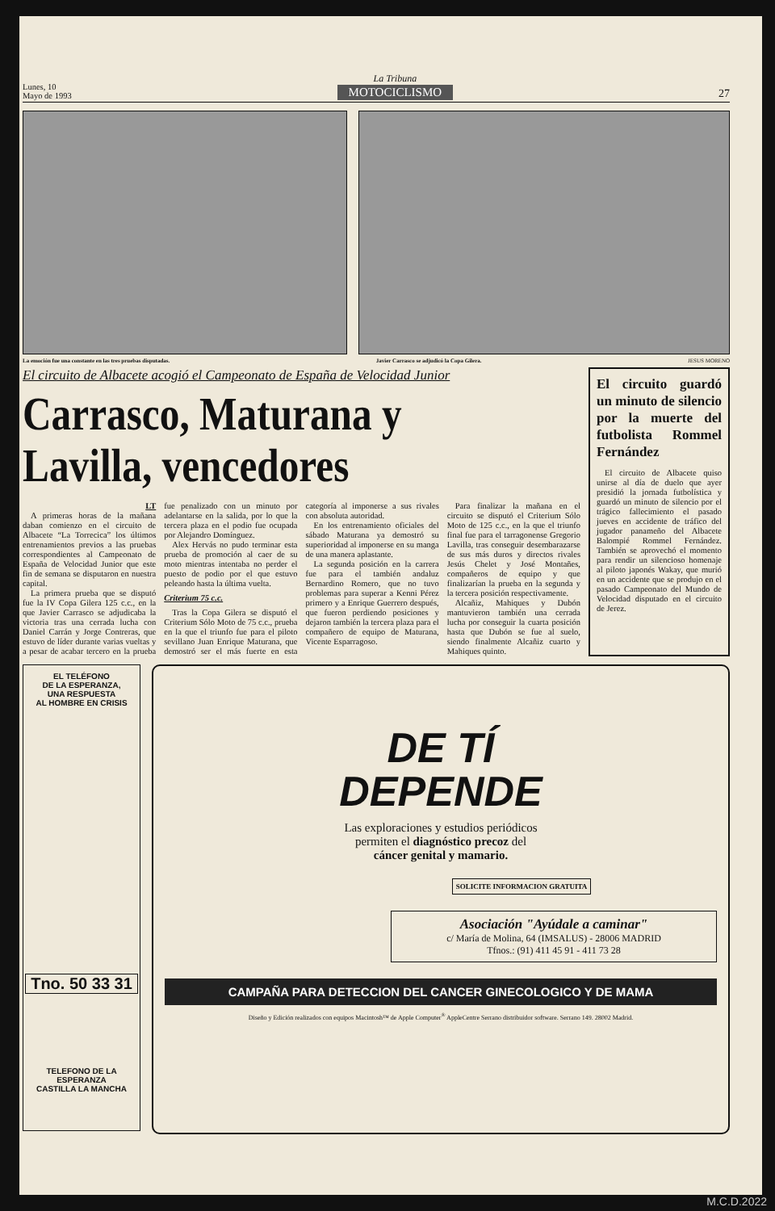Lunes, 10
Mayo de 1993
La Tribuna
MOTOCICLISMO
27
La emoción fue una constante en las tres pruebas disputadas. Javier Carrasco se adjudicó la Copa Gilera. JESUS MORENO
El circuito de Albacete acogió el Campeonato de España de Velocidad Junior
Carrasco, Maturana y Lavilla, vencedores
LT
A primeras horas de la mañana daban comienzo en el circuito de Albacete “La Torrecica” los últimos entrenamientos previos a las pruebas correspondientes al Campeonato de España de Velocidad Junior que este fin de semana se disputaron en nuestra capital.
La primera prueba que se disputó fue la IV Copa Gilera 125 c.c., en la que Javier Carrasco se adjudicaba la victoria tras una cerrada lucha con Daniel Carrán y Jorge Contreras, que estuvo de líder durante varias vueltas y a pesar de acabar tercero en la prueba fue penalizado con un minuto por adelantarse en la salida, por lo que la tercera plaza en el podio fue ocupada por Alejandro Domínguez.
Alex Hervás no pudo terminar esta prueba de promoción al caer de su moto mientras intentaba no perder el puesto de podio por el que estuvo peleando hasta la última vuelta.
Criterium 75 c.c.
Tras la Copa Gilera se disputó el Criterium Sólo Moto de 75 c.c., prueba en la que el triunfo fue para el piloto sevillano Juan Enrique Maturana, que demostró ser el más fuerte en esta categoría al imponerse a sus rivales con absoluta autoridad.
En los entrenamiento oficiales del sábado Maturana ya demostró su superioridad al imponerse en su manga de una manera aplastante.
La segunda posición en la carrera fue para el también andaluz Bernardino Romero, que no tuvo problemas para superar a Kenni Pérez primero y a Enrique Guerrero después, que fueron perdiendo posiciones y dejaron también la tercera plaza para el compañero de equipo de Maturana, Vicente Esparragoso.
Para finalizar la mañana en el circuito se disputó el Criterium Sólo Moto de 125 c.c., en la que el triunfo final fue para el tarragonense Gregorio Lavilla, tras conseguir desembarazarse de sus más duros y directos rivales Jesús Chelet y José Montañes, compañeros de equipo y que finalizarían la prueba en la segunda y la tercera posición respectivamente.
Alcañiz, Mahiques y Dubón mantuvieron también una cerrada lucha por conseguir la cuarta posición hasta que Dubón se fue al suelo, siendo finalmente Alcañiz cuarto y Mahiques quinto.
El circuito guardó un minuto de silencio por la muerte del futbolista Rommel Fernández
El circuito de Albacete quiso unirse al día de duelo que ayer presidió la jornada futbolística y guardó un minuto de silencio por el trágico fallecimiento el pasado jueves en accidente de tráfico del jugador panameño del Albacete Balompié Rommel Fernández. También se aprovechó el momento para rendir un silencioso homenaje al piloto japonés Wakay, que murió en un accidente que se produjo en el pasado Campeonato del Mundo de Velocidad disputado en el circuito de Jerez.
EL TELÉFONO
DE LA ESPERANZA,
UNA RESPUESTA
AL HOMBRE EN CRISIS
Tno. 50 33 31
TELEFONO DE LA ESPERANZA
CASTILLA LA MANCHA
DE TÍ
DEPENDE
Las exploraciones y estudios periódicos
permiten el diagnóstico precoz del
cáncer genital y mamario.
SOLICITE INFORMACION GRATUITA
Asociación "Ayúdale a caminar"
c/ María de Molina, 64 (IMSALUS) - 28006 MADRID
Tfnos.: (91) 411 45 91 - 411 73 28
CAMPAÑA PARA DETECCION DEL CANCER GINECOLOGICO Y DE MAMA
Diseño y Edición realizados con equipos Macintosh™ de Apple Computer<sup>®</sup> AppleCentre Serrano distribuidor software. Serrano 149. 28002 Madrid.
M.C.D.2022